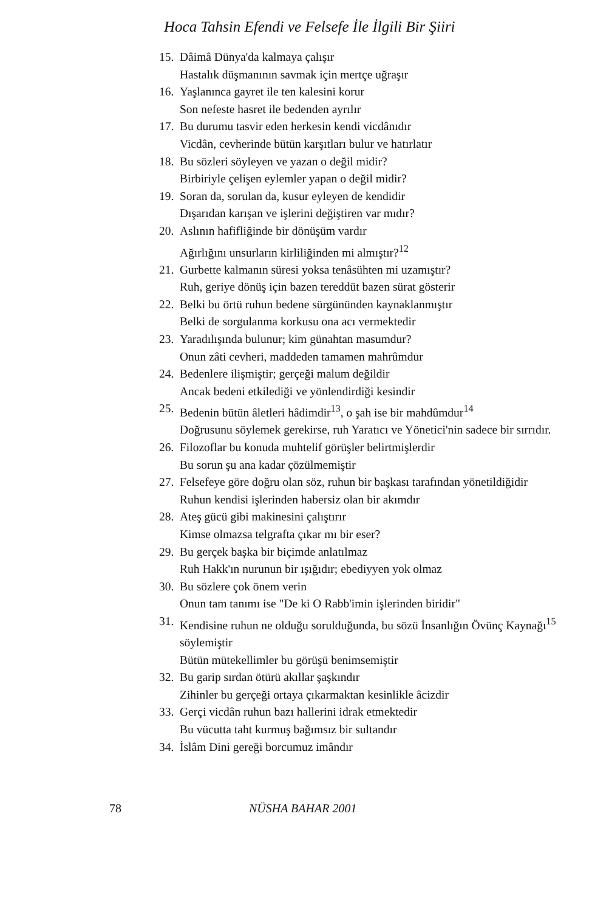Hoca Tahsin Efendi ve Felsefe İle İlgili Bir Şiiri
15.
Dâimâ Dünya'da kalmaya çalışır
Hastalık düşmanının savmak için mertçe uğraşır
16.
Yaşlanınca gayret ile ten kalesini korur
Son nefeste hasret ile bedenden ayrılır
17.
Bu durumu tasvir eden herkesin kendi vicdânıdır
Vicdân, cevherinde bütün karşıtları bulur ve hatırlatır
18.
Bu sözleri söyleyen ve yazan o değil midir?
Birbiriyle çelişen eylemler yapan o değil midir?
19.
Soran da, sorulan da, kusur eyleyen de kendidir
Dışarıdan karışan ve işlerini değiştiren var mıdır?
20.
Aslının hafifliğinde bir dönüşüm vardır
Ağırlığını unsurların kirliliğinden mi almıştır?<sup>12</sup>
21.
Gurbette kalmanın süresi yoksa tenâsühten mi uzamıştır?
Ruh, geriye dönüş için bazen tereddüt bazen sürat gösterir
22.
Belki bu örtü ruhun bedene sürgününden kaynaklanmıştır
Belki de sorgulanma korkusu ona acı vermektedir
23.
Yaradılışında bulunur; kim günahtan masumdur?
Onun zâti cevheri, maddeden tamamen mahrûmdur
24.
Bedenlere ilişmiştir; gerçeği malum değildir
Ancak bedeni etkilediği ve yönlendirdiği kesindir
25.
Bedenin bütün âletleri hâdimdir<sup>13</sup>, o şah ise bir mahdûmdur<sup>14</sup>
Doğrusunu söylemek gerekirse, ruh Yaratıcı ve Yönetici'nin sadece bir sırrıdır.
26.
Filozoflar bu konuda muhtelif görüşler belirtmişlerdir
Bu sorun şu ana kadar çözülmemiştir
27.
Felsefeye göre doğru olan söz, ruhun bir başkası tarafından yönetildiğidir
Ruhun kendisi işlerinden habersiz olan bir akımdır
28.
Ateş gücü gibi makinesini çalıştırır
Kimse olmazsa telgrafta çıkar mı bir eser?
29.
Bu gerçek başka bir biçimde anlatılmaz
Ruh Hakk'ın nurunun bir ışığıdır; ebediyyen yok olmaz
30.
Bu sözlere çok önem verin
Onun tam tanımı ise "De ki O Rabb'imin işlerinden biridir"
31.
Kendisine ruhun ne olduğu sorulduğunda, bu sözü İnsanlığın Övünç Kaynağı<sup>15</sup> söylemiştir
Bütün mütekellimler bu görüşü benimsemiştir
32.
Bu garip sırdan ötürü akıllar şaşkındır
Zihinler bu gerçeği ortaya çıkarmaktan kesinlikle âcizdir
33.
Gerçi vicdân ruhun bazı hallerini idrak etmektedir
Bu vücutta taht kurmuş bağımsız bir sultandır
34.
İslâm Dini gereği borcumuz imândır
78 NÜSHA BAHAR 2001